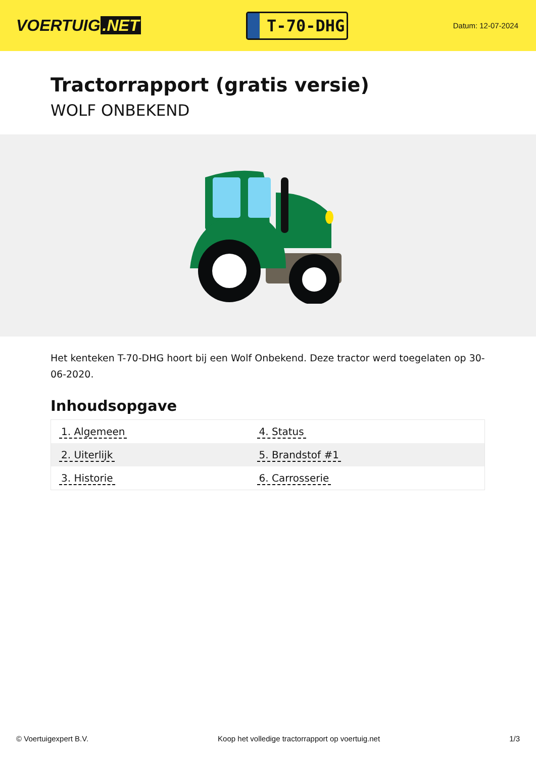VOERTUIG.NET
T-70-DHG
Datum: 12-07-2024
Tractorrapport (gratis versie)
WOLF ONBEKEND
Het kenteken T-70-DHG hoort bij een Wolf Onbekend. Deze tractor werd toegelaten op 30-06-2020.
Inhoudsopgave
| 1. Algemeen | 4. Status |
| 2. Uiterlijk | 5. Brandstof #1 |
| 3. Historie | 6. Carrosserie |
© Voertuigexpert B.V. Koop het volledige tractorrapport op voertuig.net 1/3